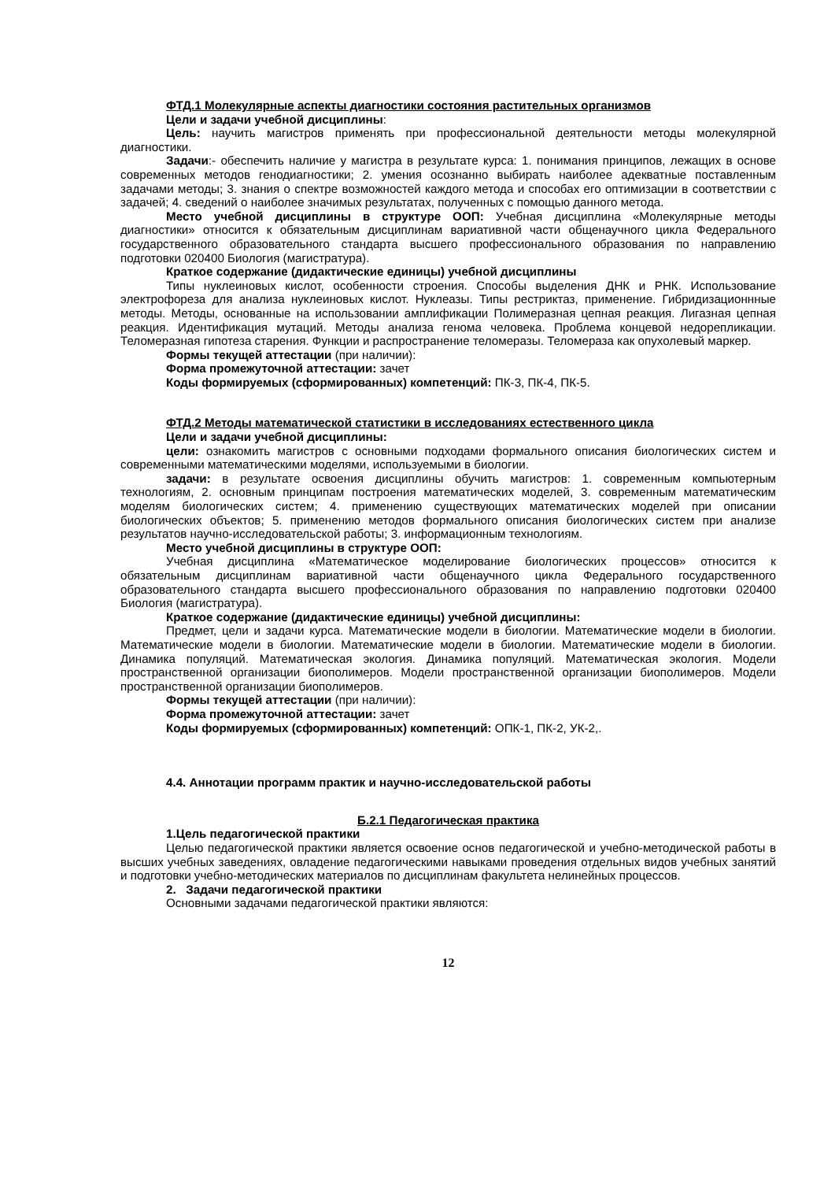ФТД.1 Молекулярные аспекты диагностики состояния растительных организмов
Цели и задачи учебной дисциплины:
Цель: научить магистров применять при профессиональной деятельности методы молекулярной диагностики.
Задачи:- обеспечить наличие у магистра в результате курса: 1. понимания принципов, лежащих в основе современных методов генодиагностики; 2. умения осознанно выбирать наиболее адекватные поставленным задачами методы; 3. знания о спектре возможностей каждого метода и способах его оптимизации в соответствии с задачей; 4. сведений о наиболее значимых результатах, полученных с помощью данного метода.
Место учебной дисциплины в структуре ООП: Учебная дисциплина «Молекулярные методы диагностики» относится к обязательным дисциплинам вариативной части общенаучного цикла Федерального государственного образовательного стандарта высшего профессионального образования по направлению подготовки 020400 Биология (магистратура).
Краткое содержание (дидактические единицы) учебной дисциплины
Типы нуклеиновых кислот, особенности строения. Способы выделения ДНК и РНК. Использование электрофореза для анализа нуклеиновых кислот. Нуклеазы. Типы рестриктаз, применение. Гибридизационнные методы. Методы, основанные на использовании амплификации Полимеразная цепная реакция. Лигазная цепная реакция. Идентификация мутаций. Методы анализа генома человека. Проблема концевой недорепликации. Теломеразная гипотеза старения. Функции и распространение теломеразы. Теломераза как опухолевый маркер.
Формы текущей аттестации (при наличии):
Форма промежуточной аттестации: зачет
Коды формируемых (сформированных) компетенций: ПК-3, ПК-4, ПК-5.
ФТД.2 Методы математической статистики в исследованиях естественного цикла
Цели и задачи учебной дисциплины:
цели: ознакомить магистров с основными подходами формального описания биологических систем и современными математическими моделями, используемыми в биологии.
задачи: в результате освоения дисциплины обучить магистров: 1. современным компьютерным технологиям, 2. основным принципам построения математических моделей, 3. современным математическим моделям биологических систем; 4. применению существующих математических моделей при описании биологических объектов; 5. применению методов формального описания биологических систем при анализе результатов научно-исследовательской работы; 3. информационным технологиям.
Место учебной дисциплины в структуре ООП:
Учебная дисциплина «Математическое моделирование биологических процессов» относится к обязательным дисциплинам вариативной части общенаучного цикла Федерального государственного образовательного стандарта высшего профессионального образования по направлению подготовки 020400 Биология (магистратура).
Краткое содержание (дидактические единицы) учебной дисциплины:
Предмет, цели и задачи курса. Математические модели в биологии. Математические модели в биологии. Математические модели в биологии. Математические модели в биологии. Математические модели в биологии. Динамика популяций. Математическая экология. Динамика популяций. Математическая экология. Модели пространственной организации биополимеров. Модели пространственной организации биополимеров. Модели пространственной организации биополимеров.
Формы текущей аттестации (при наличии):
Форма промежуточной аттестации: зачет
Коды формируемых (сформированных) компетенций: ОПК-1, ПК-2, УК-2,.
4.4. Аннотации программ практик и научно-исследовательской работы
Б.2.1 Педагогическая практика
1.Цель педагогической практики
Целью педагогической практики является освоение основ педагогической и учебно-методической работы в высших учебных заведениях, овладение педагогическими навыками проведения отдельных видов учебных занятий и подготовки учебно-методических материалов по дисциплинам факультета нелинейных процессов.
2. Задачи педагогической практики
Основными задачами педагогической практики являются:
12